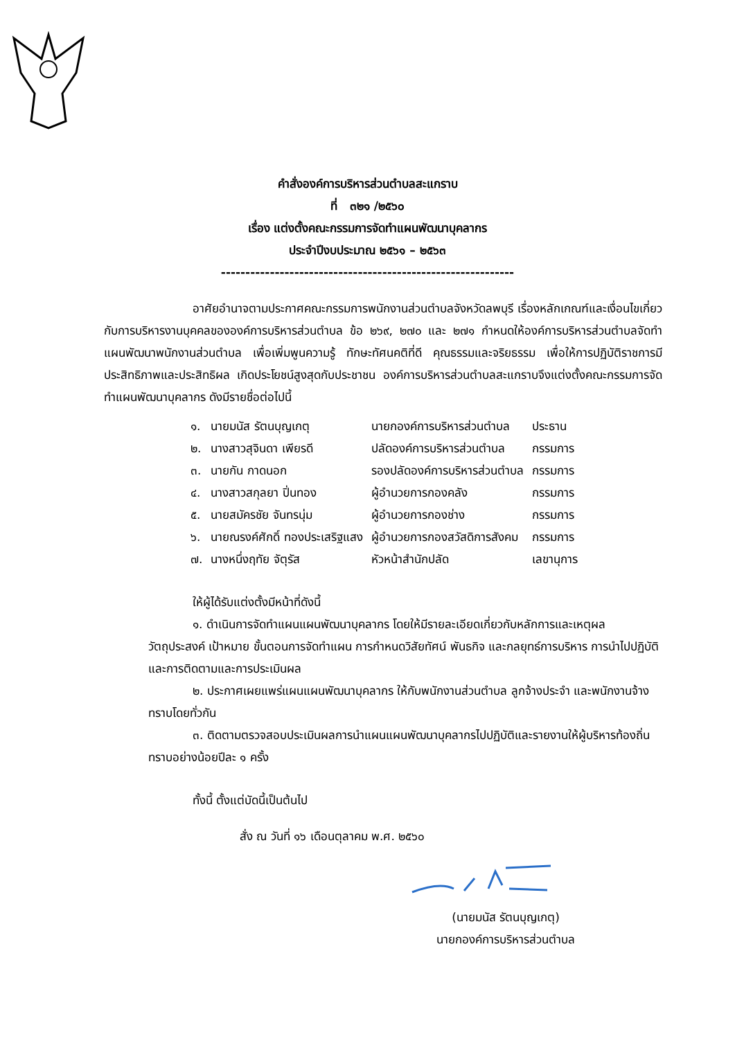คำสั่งองค์การบริหารส่วนตำบลสะแกราบ
ที่ ๓๒๑ /๒๕๖๐
เรื่อง แต่งตั้งคณะกรรมการจัดทำแผนพัฒนาบุคลากร
ประจำปีงบประมาณ ๒๕๖๑ – ๒๕๖๓
------------------------------------------------------------
อาศัยอำนาจตามประกาศคณะกรรมการพนักงานส่วนตำบลจังหวัดลพบุรี เรื่องหลักเกณฑ์และเงื่อนไขเกี่ยวกับการบริหารงานบุคคลขององค์การบริหารส่วนตำบล ข้อ ๒๖๙, ๒๗๐ และ ๒๗๑ กำหนดให้องค์การบริหารส่วนตำบลจัดทำแผนพัฒนาพนักงานส่วนตำบล เพื่อเพิ่มพูนความรู้ ทักษะทัศนคติที่ดี คุณธรรมและจริยธรรม เพื่อให้การปฏิบัติราชการมีประสิทธิภาพและประสิทธิผล เกิดประโยชน์สูงสุดกับประชาชน องค์การบริหารส่วนตำบลสะแกราบจึงแต่งตั้งคณะกรรมการจัดทำแผนพัฒนาบุคลากร ดังมีรายชื่อต่อไปนี้
| ๑. | นายมนัส รัตนบุญเกตุ | นายกองค์การบริหารส่วนตำบล | ประธาน |
| ๒. | นางสาวสุจินดา เพียรดี | ปลัดองค์การบริหารส่วนตำบล | กรรมการ |
| ๓. | นายกัน กาดนอก | รองปลัดองค์การบริหารส่วนตำบล | กรรมการ |
| ๔. | นางสาวสกุลยา ปิ่นทอง | ผู้อำนวยการกองคลัง | กรรมการ |
| ๕. | นายสมัครชัย จันทรนุ่ม | ผู้อำนวยการกองช่าง | กรรมการ |
| ๖. | นายณรงค์ศักดิ์ ทองประเสริฐแสง | ผู้อำนวยการกองสวัสดิการสังคม | กรรมการ |
| ๗. | นางหนึ่งฤทัย จัตุรัส | หัวหน้าสำนักปลัด | เลขานุการ |
ให้ผู้ได้รับแต่งตั้งมีหน้าที่ดังนี้
๑. ดำเนินการจัดทำแผนแผนพัฒนาบุคลากร โดยให้มีรายละเอียดเกี่ยวกับหลักการและเหตุผล วัตถุประสงค์ เป้าหมาย ขั้นตอนการจัดทำแผน การกำหนดวิสัยทัศน์ พันธกิจ และกลยุทธ์การบริหาร การนำไปปฏิบัติและการติดตามและการประเมินผล
๒. ประกาศเผยแพร่แผนแผนพัฒนาบุคลากร ให้กับพนักงานส่วนตำบล ลูกจ้างประจำ และพนักงานจ้างทราบโดยทั่วกัน
๓. ติดตามตรวจสอบประเมินผลการนำแผนแผนพัฒนาบุคลากรไปปฏิบัติและรายงานให้ผู้บริหารท้องถิ่นทราบอย่างน้อยปีละ ๑ ครั้ง
ทั้งนี้ ตั้งแต่บัดนี้เป็นต้นไป
สั่ง ณ วันที่ ๑๖ เดือนตุลาคม พ.ศ. ๒๕๖๐
(นายมนัส รัตนบุญเกตุ)
นายกองค์การบริหารส่วนตำบล